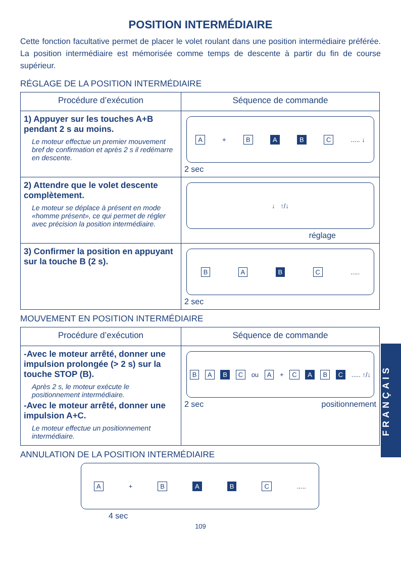POSITION INTERMÉDIAIRE
Cette fonction facultative permet de placer le volet roulant dans une position intermédiaire préférée. La position intermédiaire est mémorisée comme temps de descente à partir du fin de course supérieur.
RÉGLAGE DE LA POSITION INTERMÉDIAIRE
| Procédure d’exécution | Séquence de commande |
| --- | --- |
| 1) Appuyer sur les touches A+B pendant 2 s au moins. Le moteur effectue un premier mouvement bref de confirmation et après 2 s il redémarre en descente. | A + B A B C ..... ↓ 2 sec |
| 2) Attendre que le volet descente complètement. Le moteur se déplace à présent en mode «homme présent», ce qui permet de régler avec précision la position intermédiaire. | ↓ ↑/↓ réglage |
| 3) Confirmer la position en appuyant sur la touche B (2 s). | B A B C ..... 2 sec |
MOUVEMENT EN POSITION INTERMÉDIAIRE
| Procédure d’exécution | Séquence de commande |
| --- | --- |
| -Avec le moteur arrêté, donner une impulsion prolongée (> 2 s) sur la touche STOP (B). Après 2 s, le moteur exécute le positionnement intermédiaire. -Avec le moteur arrêté, donner une impulsion A+C. Le moteur effectue un positionnement intermédiaire. | B A B C ou A + C A B C ..... ↑/↓ 2 sec positionnement |
ANNULATION DE LA POSITION INTERMÉDIAIRE
A + B A B C .....
4 sec
109
FRANÇAIS